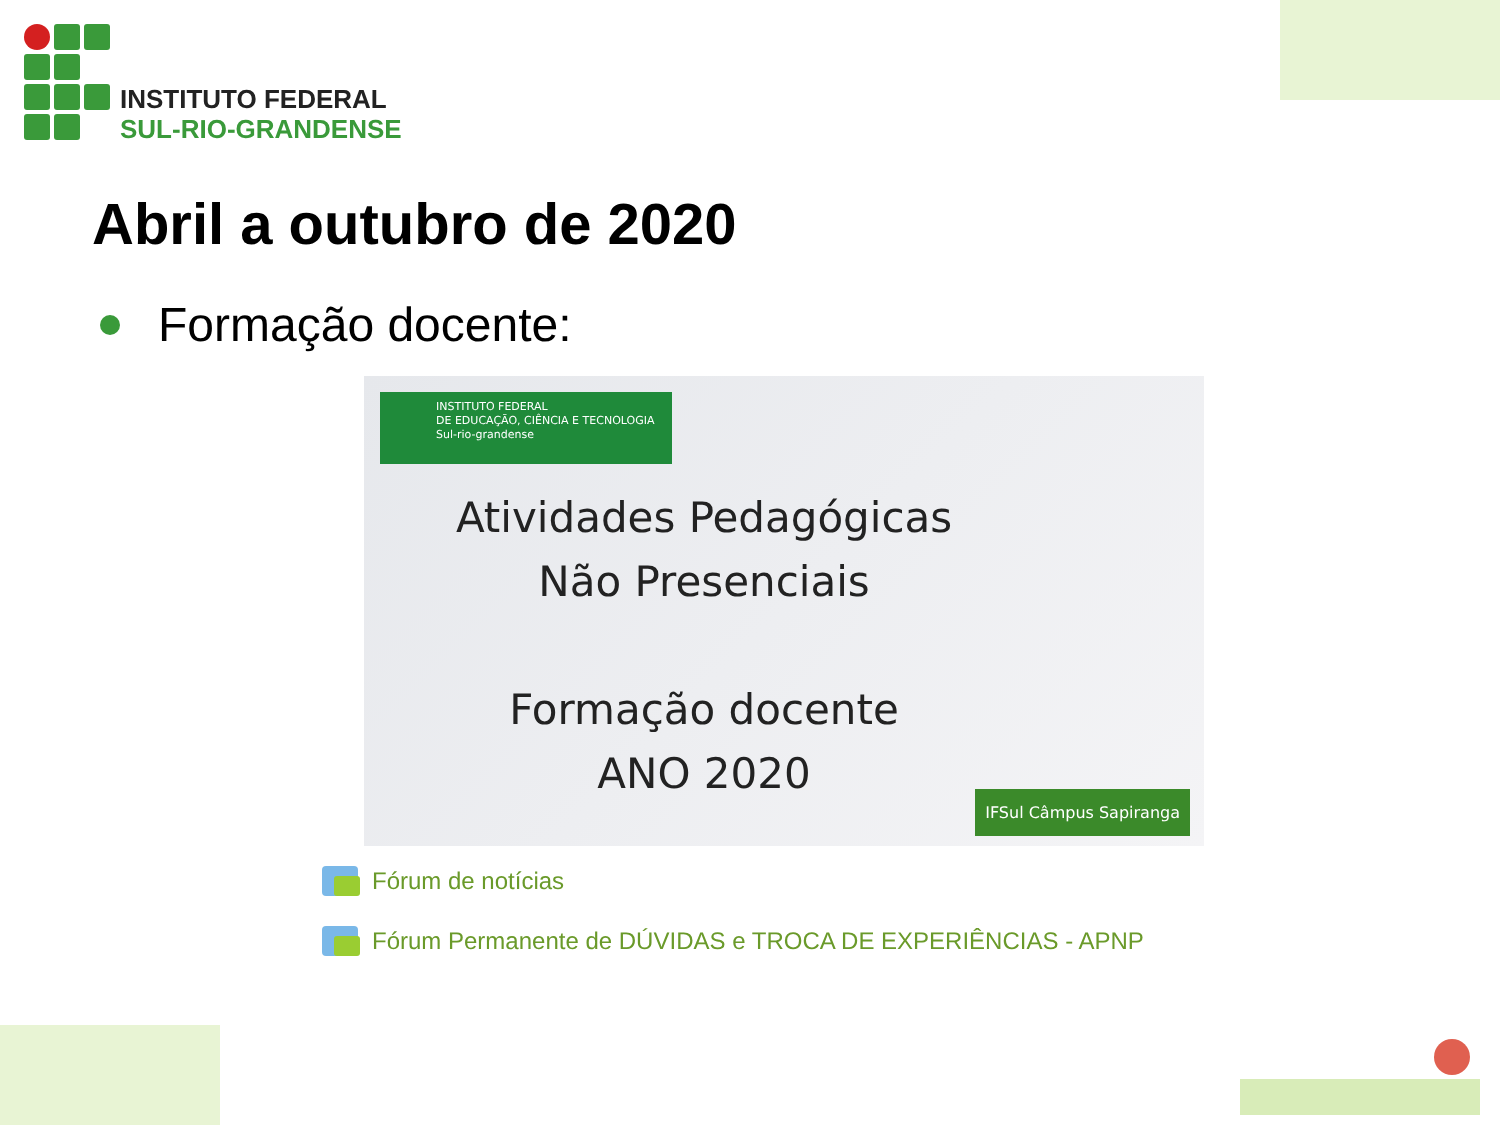INSTITUTO FEDERAL
SUL-RIO-GRANDENSE
Abril a outubro de 2020
Formação docente:
INSTITUTO FEDERAL
DE EDUCAÇÃO, CIÊNCIA E TECNOLOGIA
Sul-rio-grandense
Atividades Pedagógicas
Não Presenciais
Formação docente
ANO 2020
IFSul Câmpus Sapiranga
Fórum de notícias
Fórum Permanente de DÚVIDAS e TROCA DE EXPERIÊNCIAS - APNP